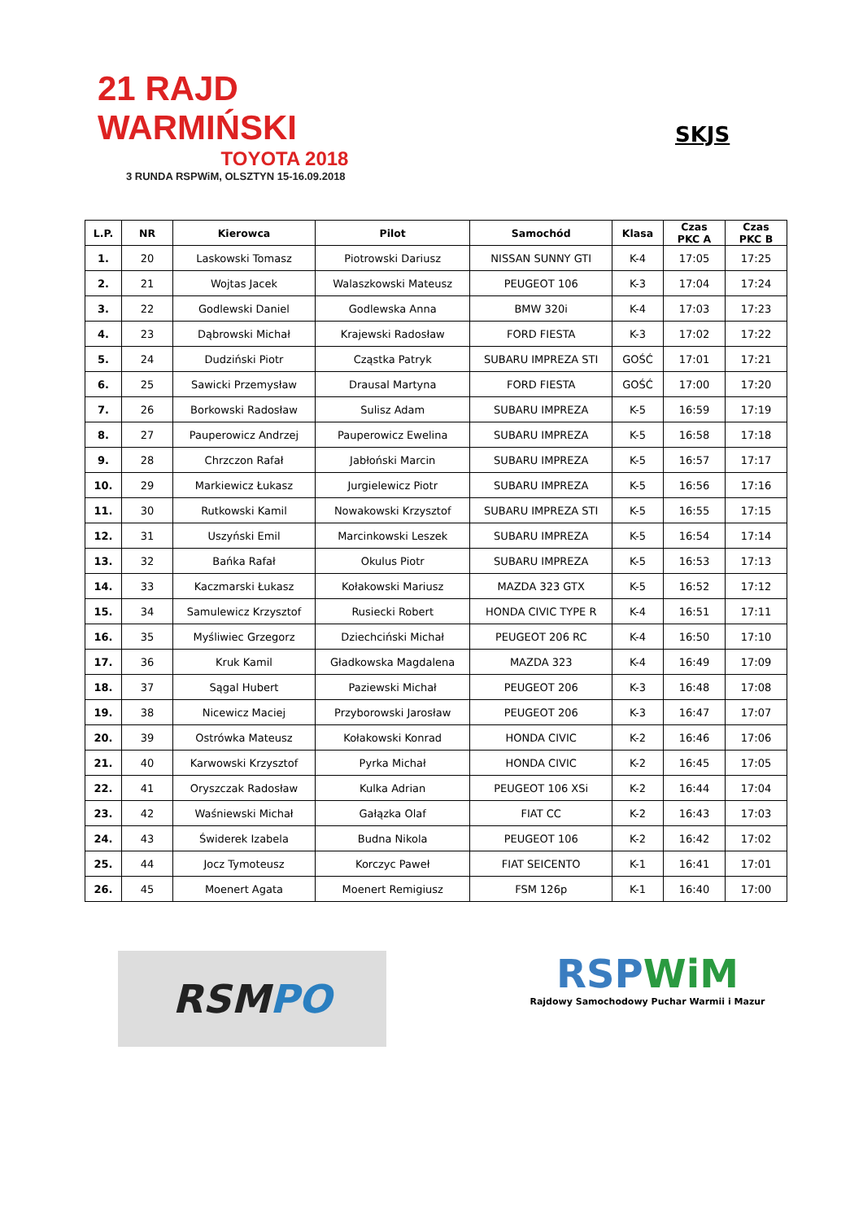21 RAJD WARMIŃSKI
TOYOTA 2018
3 RUNDA RSPWiM, OLSZTYN 15-16.09.2018
SKJS
| L.P. | NR | Kierowca | Pilot | Samochód | Klasa | Czas PKC A | Czas PKC B |
| --- | --- | --- | --- | --- | --- | --- | --- |
| 1. | 20 | Laskowski Tomasz | Piotrowski Dariusz | NISSAN SUNNY GTI | K-4 | 17:05 | 17:25 |
| 2. | 21 | Wojtas Jacek | Walaszkowski Mateusz | PEUGEOT 106 | K-3 | 17:04 | 17:24 |
| 3. | 22 | Godlewski Daniel | Godlewska Anna | BMW 320i | K-4 | 17:03 | 17:23 |
| 4. | 23 | Dąbrowski Michał | Krajewski Radosław | FORD FIESTA | K-3 | 17:02 | 17:22 |
| 5. | 24 | Dudziński Piotr | Cząstka Patryk | SUBARU IMPREZA STI | GOŚĆ | 17:01 | 17:21 |
| 6. | 25 | Sawicki Przemysław | Drausal Martyna | FORD FIESTA | GOŚĆ | 17:00 | 17:20 |
| 7. | 26 | Borkowski Radosław | Sulisz Adam | SUBARU IMPREZA | K-5 | 16:59 | 17:19 |
| 8. | 27 | Pauperowicz Andrzej | Pauperowicz Ewelina | SUBARU IMPREZA | K-5 | 16:58 | 17:18 |
| 9. | 28 | Chrzczon Rafał | Jabłoński Marcin | SUBARU IMPREZA | K-5 | 16:57 | 17:17 |
| 10. | 29 | Markiewicz Łukasz | Jurgielewicz Piotr | SUBARU IMPREZA | K-5 | 16:56 | 17:16 |
| 11. | 30 | Rutkowski Kamil | Nowakowski Krzysztof | SUBARU IMPREZA STI | K-5 | 16:55 | 17:15 |
| 12. | 31 | Uszyński Emil | Marcinkowski Leszek | SUBARU IMPREZA | K-5 | 16:54 | 17:14 |
| 13. | 32 | Bańka Rafał | Okulus Piotr | SUBARU IMPREZA | K-5 | 16:53 | 17:13 |
| 14. | 33 | Kaczmarski Łukasz | Kołakowski Mariusz | MAZDA 323 GTX | K-5 | 16:52 | 17:12 |
| 15. | 34 | Samulewicz Krzysztof | Rusiecki Robert | HONDA CIVIC TYPE R | K-4 | 16:51 | 17:11 |
| 16. | 35 | Myśliwiec Grzegorz | Dziechciński Michał | PEUGEOT 206 RC | K-4 | 16:50 | 17:10 |
| 17. | 36 | Kruk Kamil | Gładkowska Magdalena | MAZDA 323 | K-4 | 16:49 | 17:09 |
| 18. | 37 | Sągal Hubert | Paziewski Michał | PEUGEOT 206 | K-3 | 16:48 | 17:08 |
| 19. | 38 | Nicewicz Maciej | Przyborowski Jarosław | PEUGEOT 206 | K-3 | 16:47 | 17:07 |
| 20. | 39 | Ostrówka Mateusz | Kołakowski Konrad | HONDA CIVIC | K-2 | 16:46 | 17:06 |
| 21. | 40 | Karwowski Krzysztof | Pyrka Michał | HONDA CIVIC | K-2 | 16:45 | 17:05 |
| 22. | 41 | Oryszczak Radosław | Kulka Adrian | PEUGEOT 106 XSi | K-2 | 16:44 | 17:04 |
| 23. | 42 | Waśniewski Michał | Gałązka Olaf | FIAT CC | K-2 | 16:43 | 17:03 |
| 24. | 43 | Świderek Izabela | Budna Nikola | PEUGEOT 106 | K-2 | 16:42 | 17:02 |
| 25. | 44 | Jocz Tymoteusz | Korczyc Paweł | FIAT SEICENTO | K-1 | 16:41 | 17:01 |
| 26. | 45 | Moenert Agata | Moenert Remigiusz | FSM 126p | K-1 | 16:40 | 17:00 |
RSM PO
RSPWiM
Rajdowy Samochodowy Puchar Warmii i Mazur